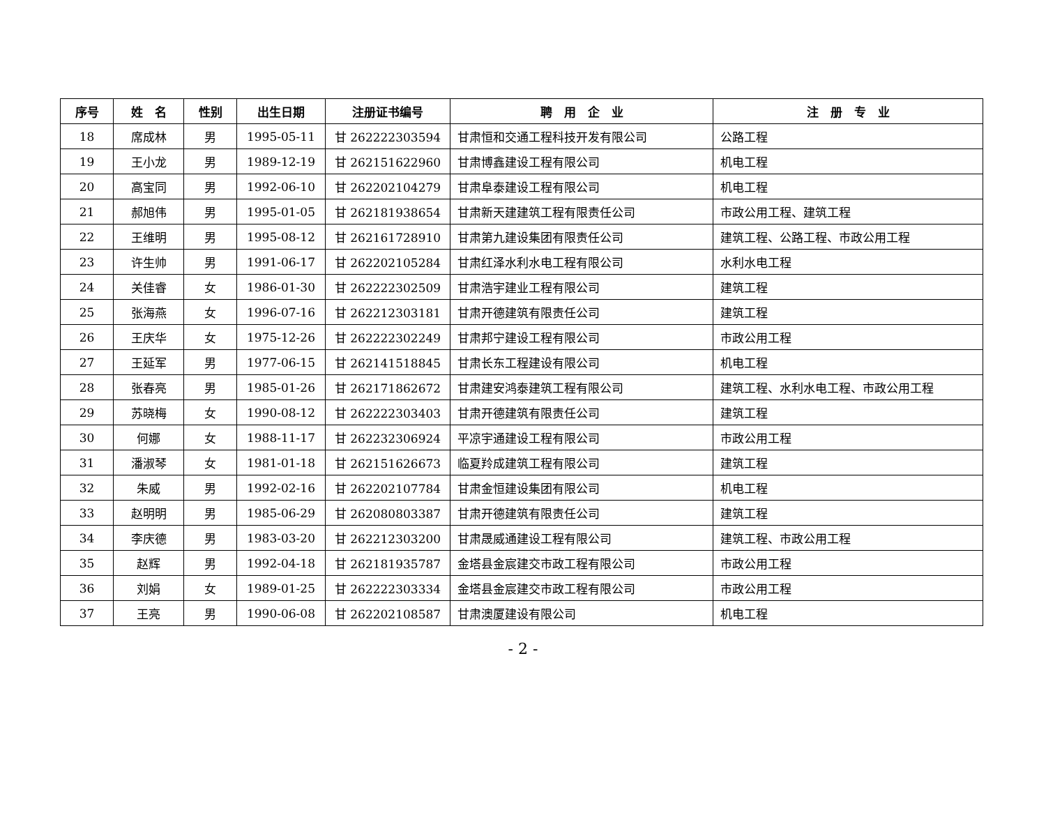| 序号 | 姓 名 | 性别 | 出生日期 | 注册证书编号 | 聘 用 企 业 | 注 册 专 业 |
| --- | --- | --- | --- | --- | --- | --- |
| 18 | 席成林 | 男 | 1995-05-11 | 甘 262222303594 | 甘肃恒和交通工程科技开发有限公司 | 公路工程 |
| 19 | 王小龙 | 男 | 1989-12-19 | 甘 262151622960 | 甘肃博鑫建设工程有限公司 | 机电工程 |
| 20 | 高宝同 | 男 | 1992-06-10 | 甘 262202104279 | 甘肃阜泰建设工程有限公司 | 机电工程 |
| 21 | 郝旭伟 | 男 | 1995-01-05 | 甘 262181938654 | 甘肃新天建建筑工程有限责任公司 | 市政公用工程、建筑工程 |
| 22 | 王维明 | 男 | 1995-08-12 | 甘 262161728910 | 甘肃第九建设集团有限责任公司 | 建筑工程、公路工程、市政公用工程 |
| 23 | 许生帅 | 男 | 1991-06-17 | 甘 262202105284 | 甘肃红泽水利水电工程有限公司 | 水利水电工程 |
| 24 | 关佳睿 | 女 | 1986-01-30 | 甘 262222302509 | 甘肃浩宇建业工程有限公司 | 建筑工程 |
| 25 | 张海燕 | 女 | 1996-07-16 | 甘 262212303181 | 甘肃开德建筑有限责任公司 | 建筑工程 |
| 26 | 王庆华 | 女 | 1975-12-26 | 甘 262222302249 | 甘肃邦宁建设工程有限公司 | 市政公用工程 |
| 27 | 王延军 | 男 | 1977-06-15 | 甘 262141518845 | 甘肃长东工程建设有限公司 | 机电工程 |
| 28 | 张春亮 | 男 | 1985-01-26 | 甘 262171862672 | 甘肃建安鸿泰建筑工程有限公司 | 建筑工程、水利水电工程、市政公用工程 |
| 29 | 苏晓梅 | 女 | 1990-08-12 | 甘 262222303403 | 甘肃开德建筑有限责任公司 | 建筑工程 |
| 30 | 何娜 | 女 | 1988-11-17 | 甘 262232306924 | 平凉宇通建设工程有限公司 | 市政公用工程 |
| 31 | 潘淑琴 | 女 | 1981-01-18 | 甘 262151626673 | 临夏羚成建筑工程有限公司 | 建筑工程 |
| 32 | 朱威 | 男 | 1992-02-16 | 甘 262202107784 | 甘肃金恒建设集团有限公司 | 机电工程 |
| 33 | 赵明明 | 男 | 1985-06-29 | 甘 262080803387 | 甘肃开德建筑有限责任公司 | 建筑工程 |
| 34 | 李庆德 | 男 | 1983-03-20 | 甘 262212303200 | 甘肃晟威通建设工程有限公司 | 建筑工程、市政公用工程 |
| 35 | 赵辉 | 男 | 1992-04-18 | 甘 262181935787 | 金塔县金宸建交市政工程有限公司 | 市政公用工程 |
| 36 | 刘娟 | 女 | 1989-01-25 | 甘 262222303334 | 金塔县金宸建交市政工程有限公司 | 市政公用工程 |
| 37 | 王亮 | 男 | 1990-06-08 | 甘 262202108587 | 甘肃澳厦建设有限公司 | 机电工程 |
- 2 -